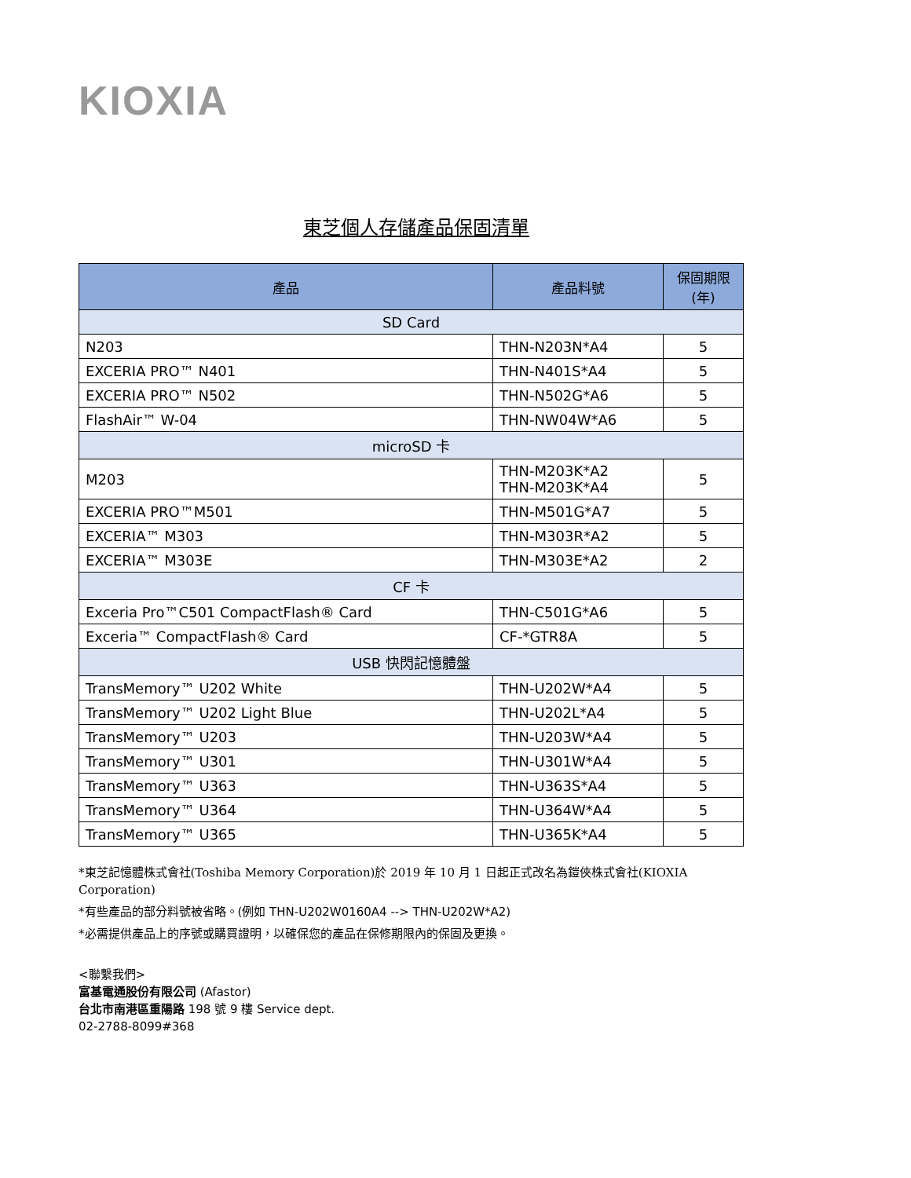KIOXIA
東芝個人存儲產品保固清單
| 產品 | 產品料號 | 保固期限 (年) |
| --- | --- | --- |
| SD Card | | |
| N203 | THN-N203N*A4 | 5 |
| EXCERIA PRO™ N401 | THN-N401S*A4 | 5 |
| EXCERIA PRO™ N502 | THN-N502G*A6 | 5 |
| FlashAir™ W-04 | THN-NW04W*A6 | 5 |
| microSD 卡 | | |
| M203 | THN-M203K*A2 THN-M203K*A4 | 5 |
| EXCERIA PRO™M501 | THN-M501G*A7 | 5 |
| EXCERIA™ M303 | THN-M303R*A2 | 5 |
| EXCERIA™ M303E | THN-M303E*A2 | 2 |
| CF 卡 | | |
| Exceria Pro™C501 CompactFlash® Card | THN-C501G*A6 | 5 |
| Exceria™ CompactFlash® Card | CF-*GTR8A | 5 |
| USB 快閃記憶體盤 | | |
| TransMemory™ U202 White | THN-U202W*A4 | 5 |
| TransMemory™ U202 Light Blue | THN-U202L*A4 | 5 |
| TransMemory™ U203 | THN-U203W*A4 | 5 |
| TransMemory™ U301 | THN-U301W*A4 | 5 |
| TransMemory™ U363 | THN-U363S*A4 | 5 |
| TransMemory™ U364 | THN-U364W*A4 | 5 |
| TransMemory™ U365 | THN-U365K*A4 | 5 |
*東芝記憶體株式會社(Toshiba Memory Corporation)於 2019 年 10 月 1 日起正式改名為鎧俠株式會社(KIOXIA Corporation)
*有些產品的部分料號被省略。(例如 THN-U202W0160A4 --> THN-U202W*A2)
*必需提供產品上的序號或購買證明，以確保您的產品在保修期限內的保固及更換。
<聯繫我們>
富基電通股份有限公司 (Afastor)
台北市南港區重陽路 198 號 9 樓 Service dept.
02-2788-8099#368